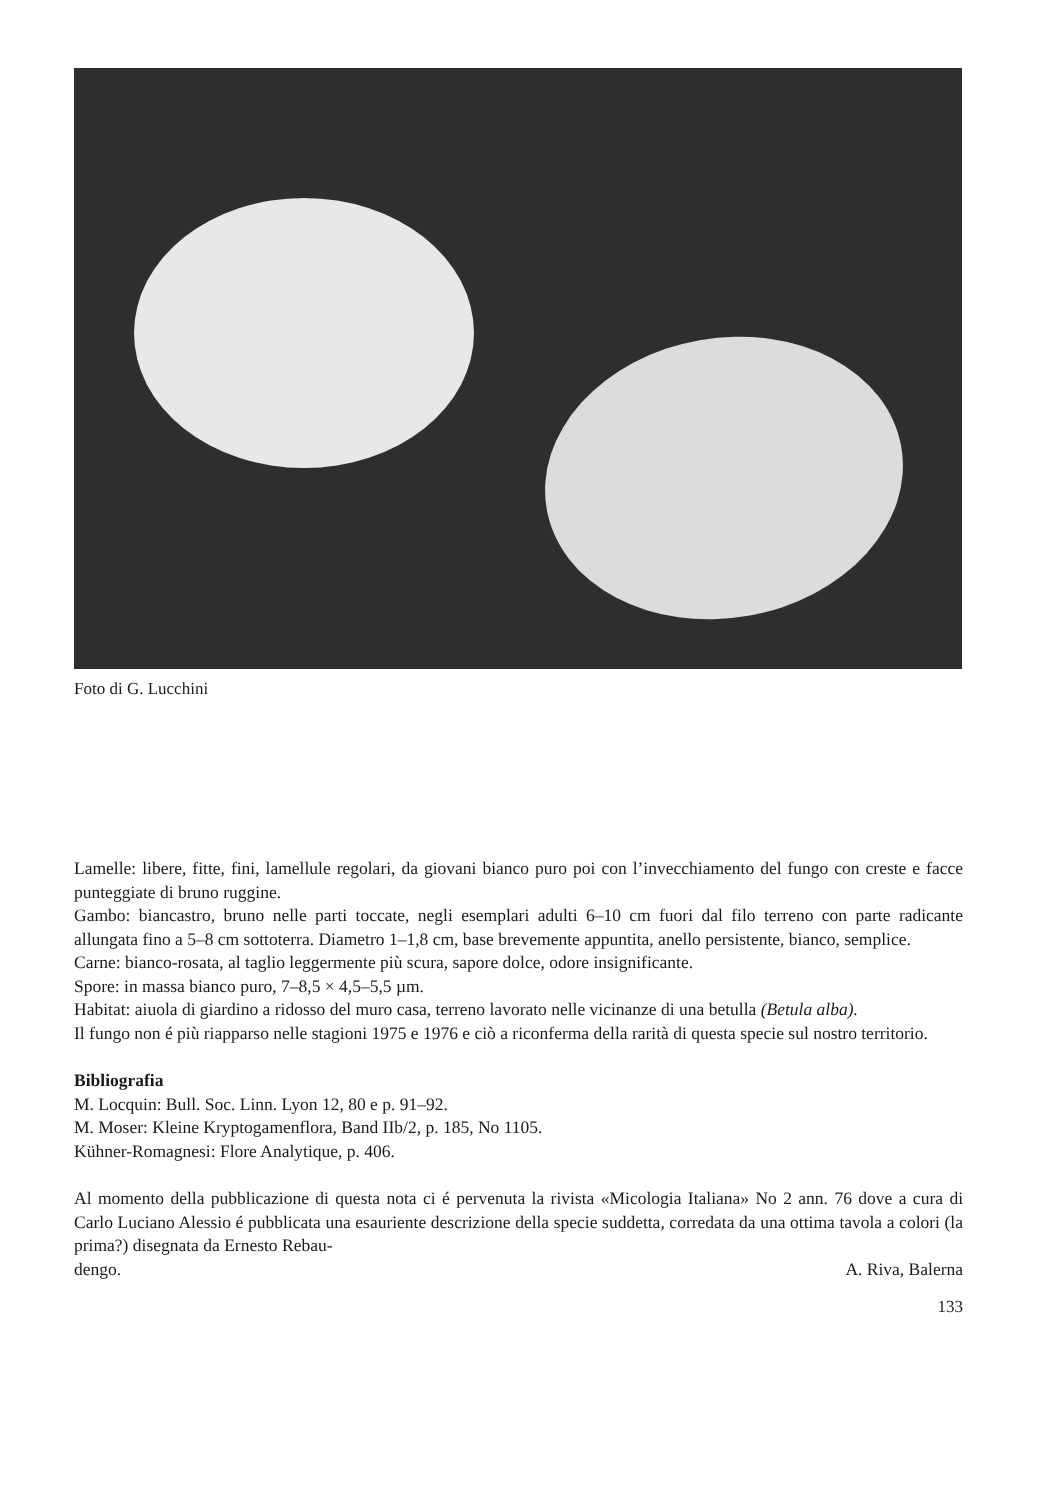Foto di G. Lucchini
Lamelle: libere, fitte, fini, lamellule regolari, da giovani bianco puro poi con l’invecchiamento del fungo con creste e facce punteggiate di bruno ruggine.
Gambo: biancastro, bruno nelle parti toccate, negli esemplari adulti 6–10 cm fuori dal filo terreno con parte radicante allungata fino a 5–8 cm sottoterra. Diametro 1–1,8 cm, base brevemente appuntita, anello persistente, bianco, semplice.
Carne: bianco-rosata, al taglio leggermente più scura, sapore dolce, odore insignificante.
Spore: in massa bianco puro, 7–8,5 × 4,5–5,5 µm.
Habitat: aiuola di giardino a ridosso del muro casa, terreno lavorato nelle vicinanze di una betulla (Betula alba).
Il fungo non é più riapparso nelle stagioni 1975 e 1976 e ciò a riconferma della rarità di questa specie sul nostro territorio.
Bibliografia
M. Locquin: Bull. Soc. Linn. Lyon 12, 80 e p. 91–92.
M. Moser: Kleine Kryptogamenflora, Band IIb/2, p. 185, No 1105.
Kühner-Romagnesi: Flore Analytique, p. 406.
Al momento della pubblicazione di questa nota ci é pervenuta la rivista «Micologia Italiana» No 2 ann. 76 dove a cura di Carlo Luciano Alessio é pubblicata una esauriente descrizione della specie suddetta, corredata da una ottima tavola a colori (la prima?) disegnata da Ernesto Rebau-
dengo. A. Riva, Balerna
133